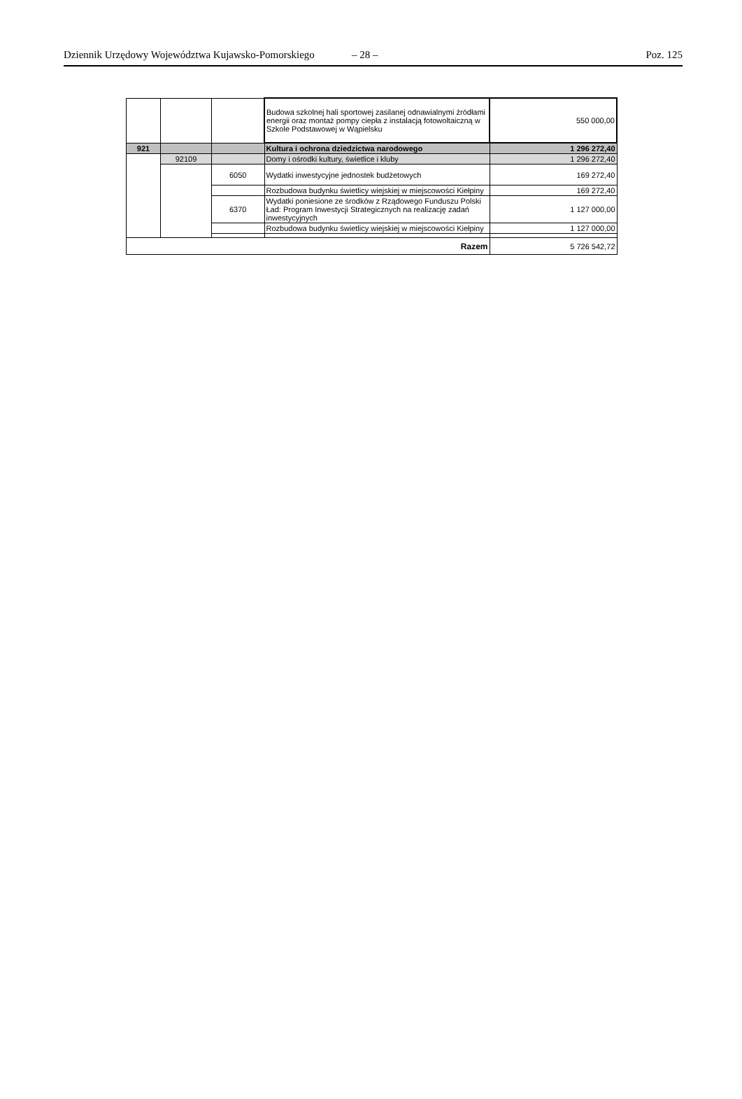Dziennik Urzędowy Województwa Kujawsko-Pomorskiego
– 28 – Poz. 125
| | | | Budowa szkolnej hali sportowej zasilanej odnawialnymi źródłami energii oraz montaż pompy ciepła z instalacją fotowoltaiczną w Szkole Podstawowej w Wąpielsku | 550 000,00 |
| 921 | | | Kultura i ochrona dziedzictwa narodowego | 1 296 272,40 |
| | 92109 | | Domy i ośrodki kultury, świetlice i kluby | 1 296 272,40 |
| | | 6050 | Wydatki inwestycyjne jednostek budżetowych | 169 272,40 |
| | | | Rozbudowa budynku świetlicy wiejskiej w miejscowości Kiełpiny | 169 272,40 |
| | | 6370 | Wydatki poniesione ze środków z Rządowego Funduszu Polski Ład: Program Inwestycji Strategicznych na realizację zadań inwestycyjnych | 1 127 000,00 |
| | | | Rozbudowa budynku świetlicy wiejskiej w miejscowości Kiełpiny | 1 127 000,00 |
| Razem | | | | 5 726 542,72 |